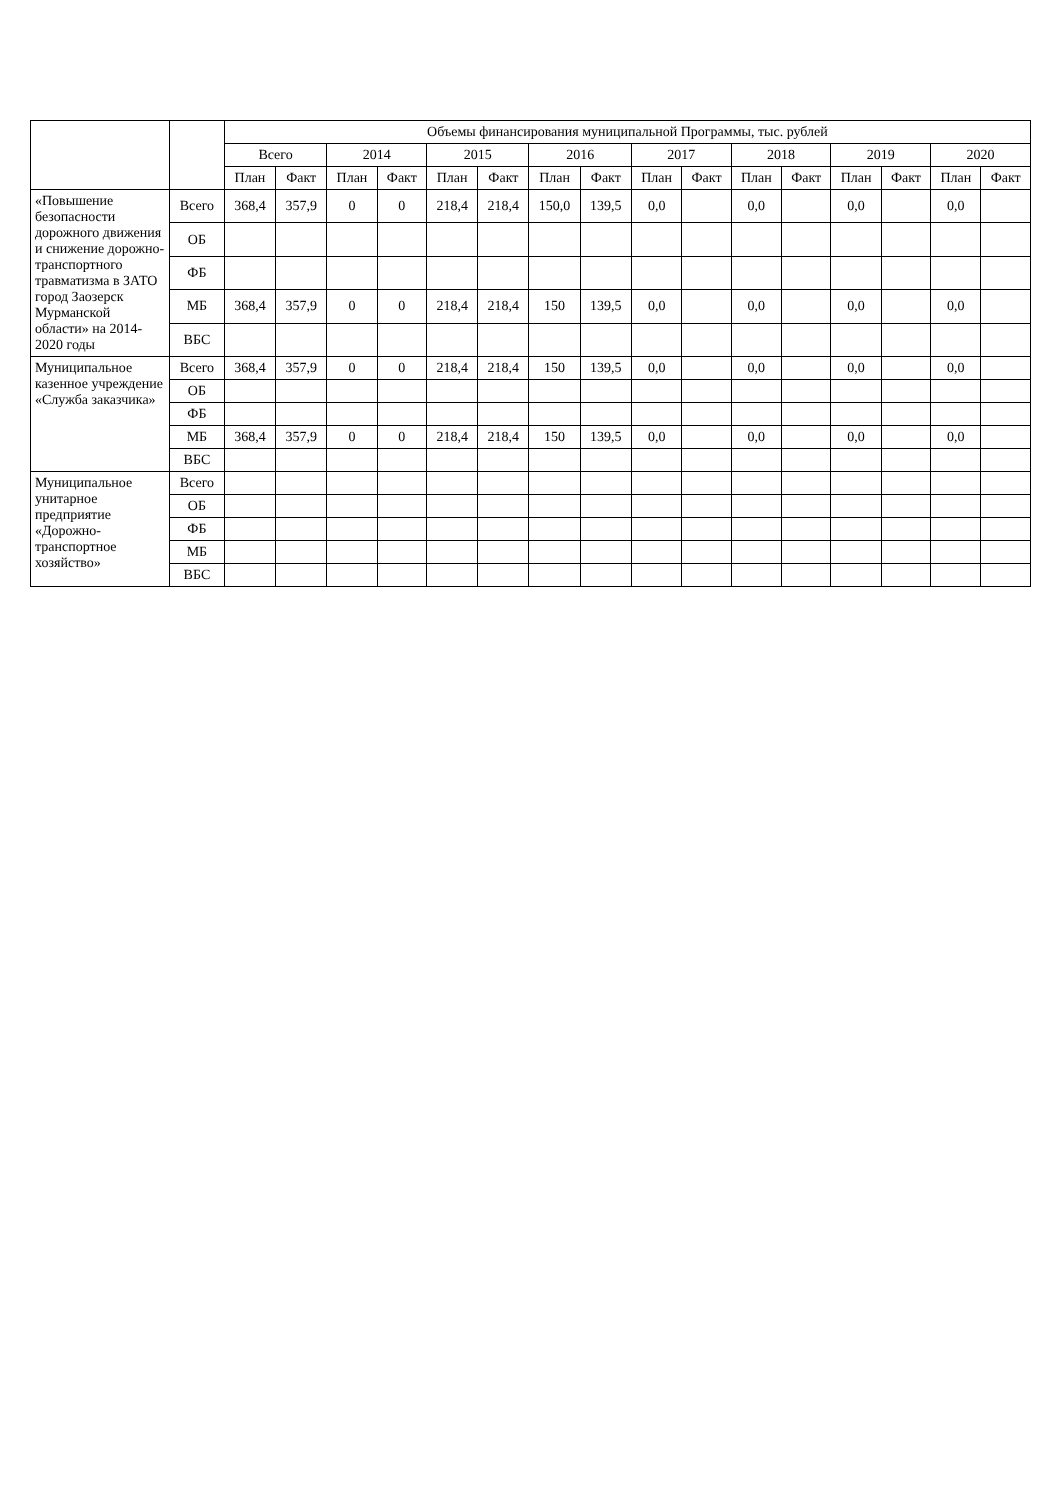| | | Объемы финансирования муниципальной Программы, тыс. рублей | | | | | | | | | | | | | | | |
| --- | --- | --- | --- | --- | --- | --- | --- | --- | --- | --- | --- | --- | --- | --- | --- | --- | --- |
| | | Всего | | 2014 | | 2015 | | 2016 | | 2017 | | 2018 | | 2019 | | 2020 | |
| | | План | Факт | План | Факт | План | Факт | План | Факт | План | Факт | План | Факт | План | Факт | План | Факт |
| «Повышение безопасности дорожного движения и снижение дорожно-транспортного травматизма в ЗАТО город Заозерск Мурманской области» на 2014-2020 годы | Всего | 368,4 | 357,9 | 0 | 0 | 218,4 | 218,4 | 150,0 | 139,5 | 0,0 | | 0,0 | | 0,0 | | 0,0 | |
| | ОБ | | | | | | | | | | | | | | | | |
| | ФБ | | | | | | | | | | | | | | | | |
| | МБ | 368,4 | 357,9 | 0 | 0 | 218,4 | 218,4 | 150 | 139,5 | 0,0 | | 0,0 | | 0,0 | | 0,0 | |
| | ВБС | | | | | | | | | | | | | | | | |
| Муниципальное казенное учреждение «Служба заказчика» | Всего | 368,4 | 357,9 | 0 | 0 | 218,4 | 218,4 | 150 | 139,5 | 0,0 | | 0,0 | | 0,0 | | 0,0 | |
| | ОБ | | | | | | | | | | | | | | | | |
| | ФБ | | | | | | | | | | | | | | | | |
| | МБ | 368,4 | 357,9 | 0 | 0 | 218,4 | 218,4 | 150 | 139,5 | 0,0 | | 0,0 | | 0,0 | | 0,0 | |
| | ВБС | | | | | | | | | | | | | | | | |
| Муниципальное унитарное предприятие «Дорожно-транспортное хозяйство» | Всего | | | | | | | | | | | | | | | | |
| | ОБ | | | | | | | | | | | | | | | | |
| | ФБ | | | | | | | | | | | | | | | | |
| | МБ | | | | | | | | | | | | | | | | |
| | ВБС | | | | | | | | | | | | | | | | |